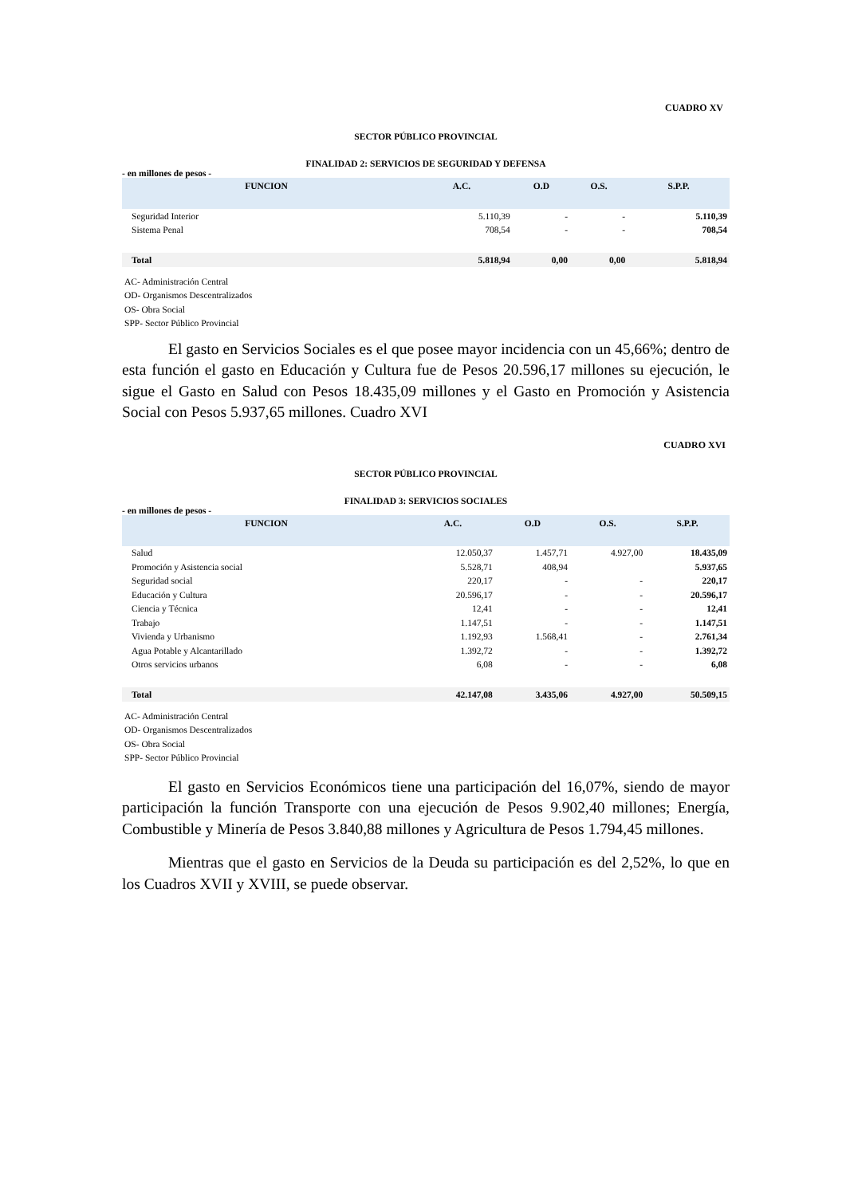CUADRO XV
SECTOR PÚBLICO PROVINCIAL
FINALIDAD 2: SERVICIOS DE SEGURIDAD Y DEFENSA
- en millones de pesos -
| FUNCION | A.C. | O.D | O.S. | S.P.P. |
| --- | --- | --- | --- | --- |
| Seguridad Interior | 5.110,39 | - | - | 5.110,39 |
| Sistema Penal | 708,54 | - | - | 708,54 |
| Total | 5.818,94 | 0,00 | 0,00 | 5.818,94 |
AC- Administración Central
OD- Organismos Descentralizados
OS- Obra Social
SPP- Sector Público Provincial
El gasto en Servicios Sociales es el que posee mayor incidencia con un 45,66%; dentro de esta función el gasto en Educación y Cultura fue de Pesos 20.596,17 millones su ejecución, le sigue el Gasto en Salud con Pesos 18.435,09 millones y el Gasto en Promoción y Asistencia Social con Pesos 5.937,65 millones. Cuadro XVI
CUADRO XVI
SECTOR PÚBLICO PROVINCIAL
FINALIDAD 3: SERVICIOS SOCIALES
- en millones de pesos -
| FUNCION | A.C. | O.D | O.S. | S.P.P. |
| --- | --- | --- | --- | --- |
| Salud | 12.050,37 | 1.457,71 | 4.927,00 | 18.435,09 |
| Promoción y Asistencia social | 5.528,71 | 408,94 | | 5.937,65 |
| Seguridad social | 220,17 | - | - | 220,17 |
| Educación y Cultura | 20.596,17 | - | - | 20.596,17 |
| Ciencia y Técnica | 12,41 | - | - | 12,41 |
| Trabajo | 1.147,51 | - | - | 1.147,51 |
| Vivienda y Urbanismo | 1.192,93 | 1.568,41 | - | 2.761,34 |
| Agua Potable y Alcantarillado | 1.392,72 | - | - | 1.392,72 |
| Otros servicios urbanos | 6,08 | - | - | 6,08 |
| Total | 42.147,08 | 3.435,06 | 4.927,00 | 50.509,15 |
AC- Administración Central
OD- Organismos Descentralizados
OS- Obra Social
SPP- Sector Público Provincial
El gasto en Servicios Económicos tiene una participación del 16,07%, siendo de mayor participación la función Transporte con una ejecución de Pesos 9.902,40 millones; Energía, Combustible y Minería de Pesos 3.840,88 millones y Agricultura de Pesos 1.794,45 millones.
Mientras que el gasto en Servicios de la Deuda su participación es del 2,52%, lo que en los Cuadros XVII y XVIII, se puede observar.